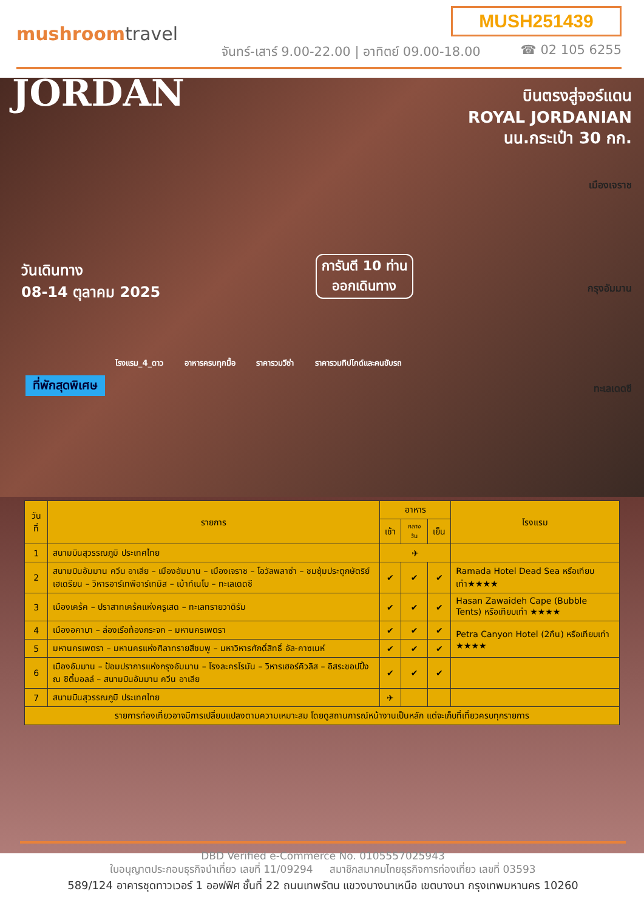mushroomtravel
MUSH251439
จันทร์-เสาร์ 9.00-22.00 | อาทิตย์ 09.00-18.00
☎ 02 105 6255
JORDAN
บินตรงสู่จอร์แดน
ROYAL JORDANIAN
นน.กระเป๋า 30 กก.
เมืองเจราช
กรุงอัมมาน
ทะเลเดดซี
วันเดินทาง
08-14 ตุลาคม 2025
การันตี 10 ท่าน
ออกเดินทาง
โรงแรม_4_ดาว อาหารครบทุกมื้อ ราคารวมวีซ่า ราคารวมทิปไกด์และคนขับรถ
ที่พักสุดพิเศษ
| วันที่ | รายการ | อาหาร | | | โรงแรม |
| --- | --- | --- | --- | --- | --- |
| | | เช้า | กลางวัน | เย็น | |
| 1 | สนามบินสุวรรณภูมิ ประเทศไทย | ✈ | | | |
| 2 | สนามบินอัมมาน ควีน อาเลีย – เมืองอัมมาน – เมืองเจราช – โอวัลพลาซ่า – ชมซุ้มประตูกษัตริย์เฮเดรียน – วิหารอาร์เทพีอาร์เทมิส – เม้าท์เนโบ – ทะเลเดดซี | ✔ | ✔ | ✔ | Ramada Hotel Dead Sea หรือเทียบเท่า★★★★ |
| 3 | เมืองเคร้ค – ปราสาทเคร้คแห่งครูเสด – ทะเลทรายวาดิรัม | ✔ | ✔ | ✔ | Hasan Zawaideh Cape (Bubble Tents) หรือเทียบเท่า ★★★★ |
| 4 | เมืองอคาบา – ล่องเรือท้องกระจก – มหานครเพตรา | ✔ | ✔ | ✔ | Petra Canyon Hotel (2คืน) หรือเทียบเท่า ★★★★ |
| 5 | มหานครเพตรา – มหานครแห่งศิลาทรายสีชมพู – มหาวิหารศักดิ์สิทธิ์ อัล-คาซเนห์ | ✔ | ✔ | ✔ | |
| 6 | เมืองอัมมาน – ป้อมปราการแห่งกรุงอัมมาน – โรงละครโรมัน – วิหารเฮอร์คิวลิส – อิสระชอปปิ้ง ณ ซิตี้มอลล์ – สนามบินอัมมาน ควีน อาเลีย | ✔ | ✔ | ✔ | |
| 7 | สนามบินสุวรรณภูมิ ประเทศไทย | ✈ | | | |
| รายการท่องเที่ยวอาจมีการเปลี่ยนแปลงตามความเหมาะสม โดยดูสถานการณ์หน้างานเป็นหลัก แต่จะเก็บที่เที่ยวครบทุกรายการ | | | | | |
DBD Verified e-Commerce No. 0105557025943
ใบอนุญาตประกอบธุรกิจนำเที่ยว เลขที่ 11/09294 สมาชิกสมาคมไทยธุรกิจการท่องเที่ยว เลขที่ 03593
589/124 อาคารชุดทาวเวอร์ 1 ออฟฟิศ ชั้นที่ 22 ถนนเทพรัตน แขวงบางนาเหนือ เขตบางนา กรุงเทพมหานคร 10260